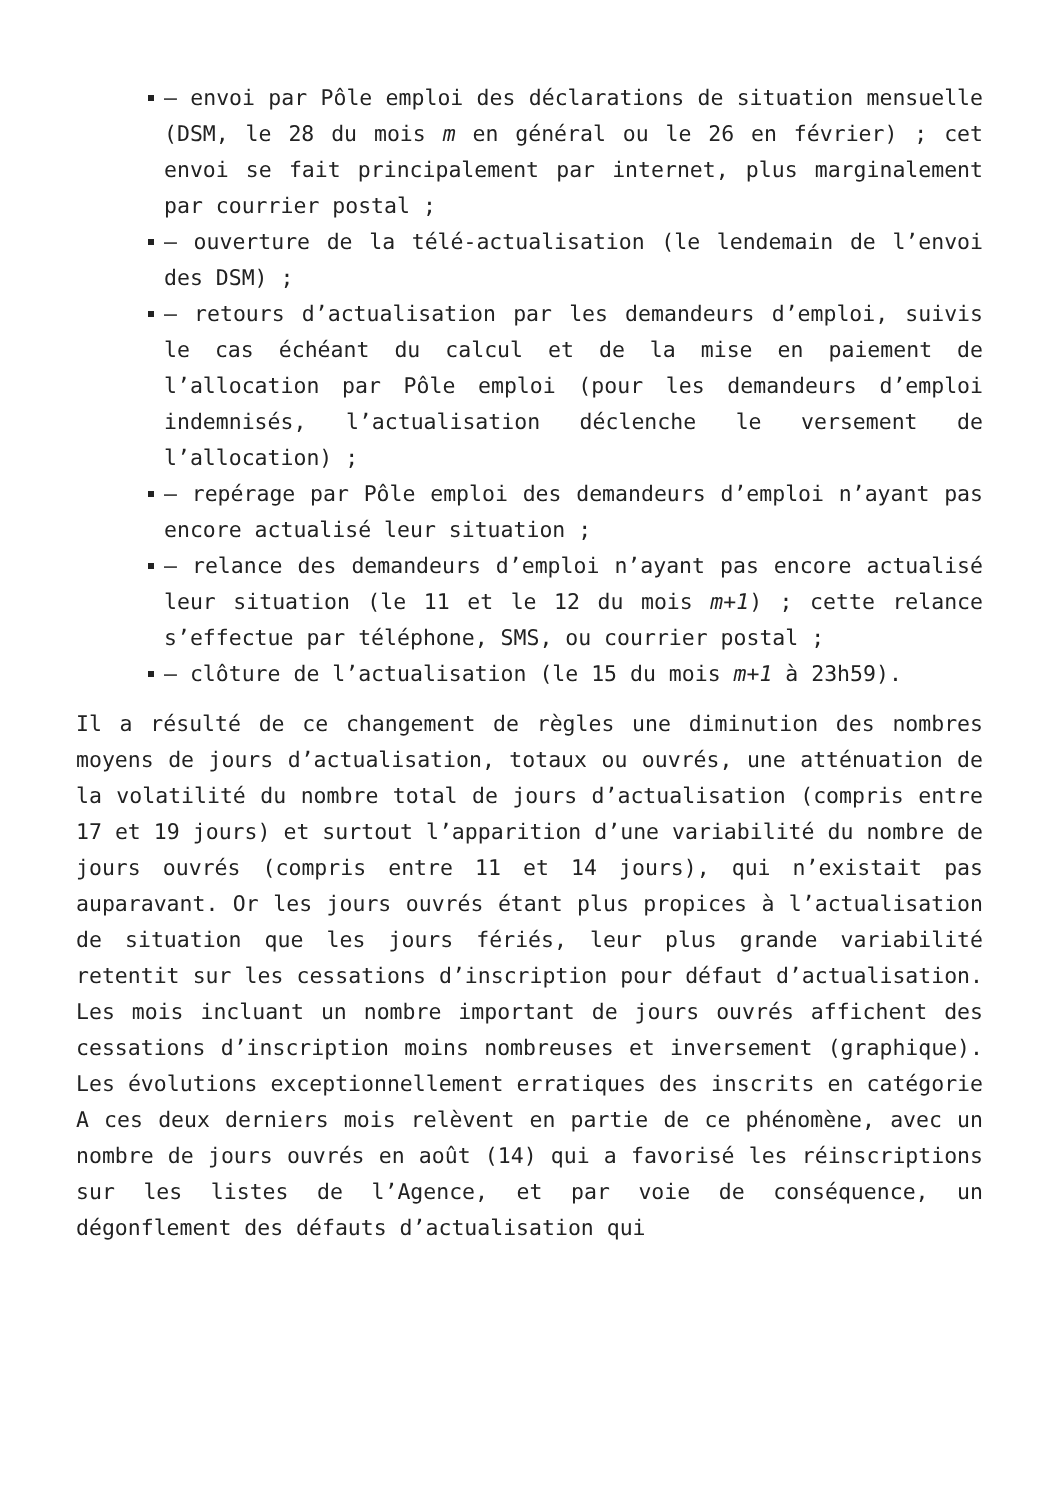– envoi par Pôle emploi des déclarations de situation mensuelle (DSM, le 28 du mois m en général ou le 26 en février) ; cet envoi se fait principalement par internet, plus marginalement par courrier postal ;
– ouverture de la télé-actualisation (le lendemain de l’envoi des DSM) ;
– retours d’actualisation par les demandeurs d’emploi, suivis le cas échéant du calcul et de la mise en paiement de l’allocation par Pôle emploi (pour les demandeurs d’emploi indemnisés, l’actualisation déclenche le versement de l’allocation) ;
– repérage par Pôle emploi des demandeurs d’emploi n’ayant pas encore actualisé leur situation ;
– relance des demandeurs d’emploi n’ayant pas encore actualisé leur situation (le 11 et le 12 du mois m+1) ; cette relance s’effectue par téléphone, SMS, ou courrier postal ;
– clôture de l’actualisation (le 15 du mois m+1 à 23h59).
Il a résulté de ce changement de règles une diminution des nombres moyens de jours d’actualisation, totaux ou ouvrés, une atténuation de la volatilité du nombre total de jours d’actualisation (compris entre 17 et 19 jours) et surtout l’apparition d’une variabilité du nombre de jours ouvrés (compris entre 11 et 14 jours), qui n’existait pas auparavant. Or les jours ouvrés étant plus propices à l’actualisation de situation que les jours fériés, leur plus grande variabilité retentit sur les cessations d’inscription pour défaut d’actualisation. Les mois incluant un nombre important de jours ouvrés affichent des cessations d’inscription moins nombreuses et inversement (graphique). Les évolutions exceptionnellement erratiques des inscrits en catégorie A ces deux derniers mois relèvent en partie de ce phénomène, avec un nombre de jours ouvrés en août (14) qui a favorisé les réinscriptions sur les listes de l’Agence, et par voie de conséquence, un dégonflement des défauts d’actualisation qui